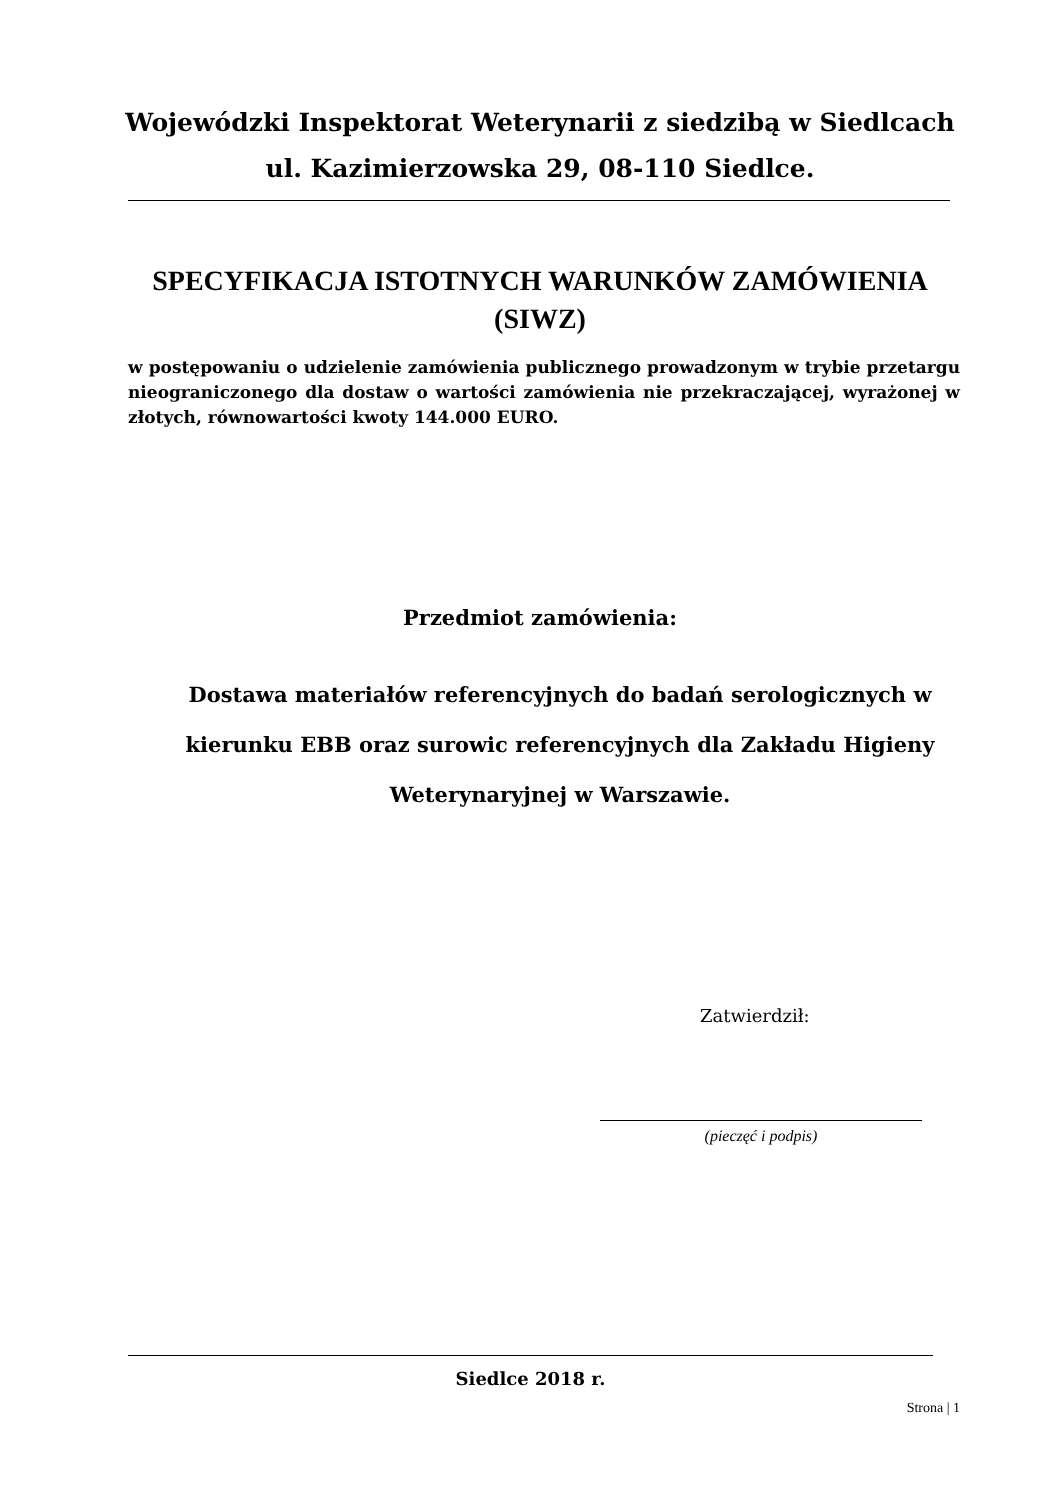Wojewódzki Inspektorat Weterynarii z siedzibą w Siedlcach ul. Kazimierzowska 29, 08-110 Siedlce.
SPECYFIKACJA ISTOTNYCH WARUNKÓW ZAMÓWIENIA (SIWZ)
w postępowaniu o udzielenie zamówienia publicznego prowadzonym w trybie przetargu nieograniczonego dla dostaw o wartości zamówienia nie przekraczającej, wyrażonej w złotych, równowartości kwoty 144.000 EURO.
Przedmiot zamówienia:
Dostawa materiałów referencyjnych do badań serologicznych w kierunku EBB oraz surowic referencyjnych dla Zakładu Higieny Weterynaryjnej w Warszawie.
Zatwierdził:
(pieczęć i podpis)
Siedlce 2018 r.
Strona | 1